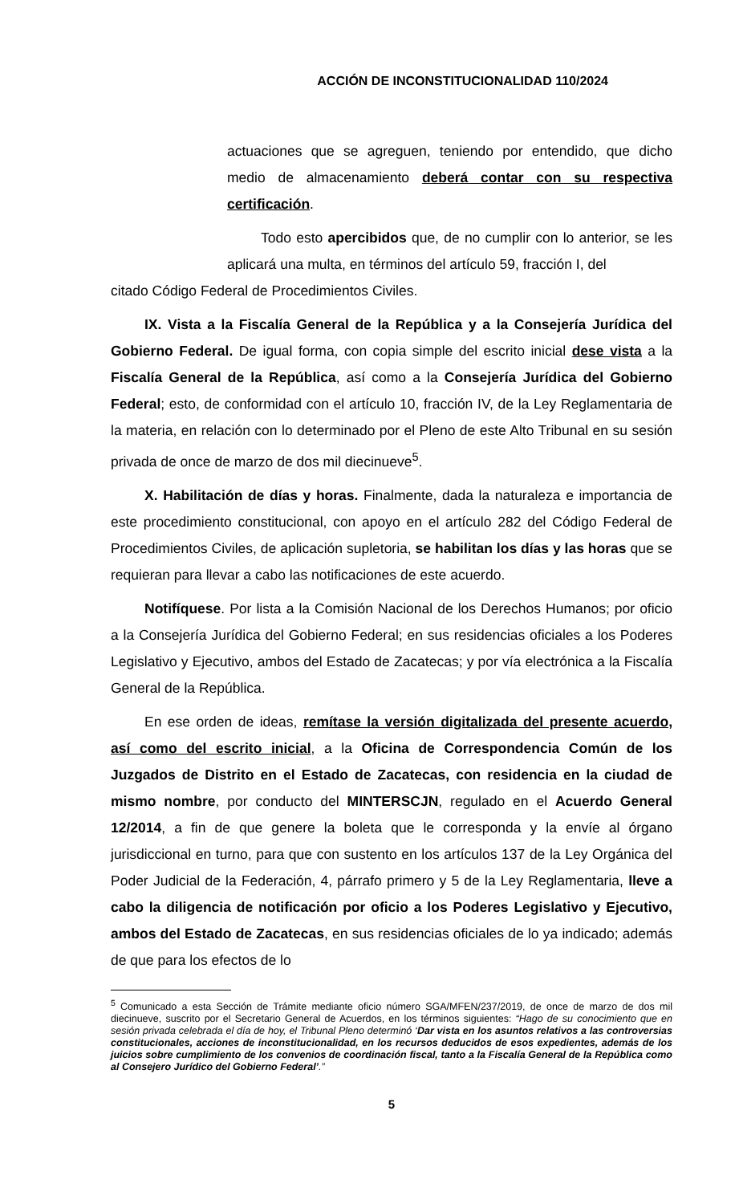ACCIÓN DE INCONSTITUCIONALIDAD 110/2024
actuaciones que se agreguen, teniendo por entendido, que dicho medio de almacenamiento deberá contar con su respectiva certificación.
Todo esto apercibidos que, de no cumplir con lo anterior, se les aplicará una multa, en términos del artículo 59, fracción I, del
citado Código Federal de Procedimientos Civiles.
IX. Vista a la Fiscalía General de la República y a la Consejería Jurídica del Gobierno Federal. De igual forma, con copia simple del escrito inicial dese vista a la Fiscalía General de la República, así como a la Consejería Jurídica del Gobierno Federal; esto, de conformidad con el artículo 10, fracción IV, de la Ley Reglamentaria de la materia, en relación con lo determinado por el Pleno de este Alto Tribunal en su sesión privada de once de marzo de dos mil diecinueve<sup>5</sup>.
X. Habilitación de días y horas. Finalmente, dada la naturaleza e importancia de este procedimiento constitucional, con apoyo en el artículo 282 del Código Federal de Procedimientos Civiles, de aplicación supletoria, se habilitan los días y las horas que se requieran para llevar a cabo las notificaciones de este acuerdo.
Notifíquese. Por lista a la Comisión Nacional de los Derechos Humanos; por oficio a la Consejería Jurídica del Gobierno Federal; en sus residencias oficiales a los Poderes Legislativo y Ejecutivo, ambos del Estado de Zacatecas; y por vía electrónica a la Fiscalía General de la República.
En ese orden de ideas, remítase la versión digitalizada del presente acuerdo, así como del escrito inicial, a la Oficina de Correspondencia Común de los Juzgados de Distrito en el Estado de Zacatecas, con residencia en la ciudad de mismo nombre, por conducto del MINTERSCJN, regulado en el Acuerdo General 12/2014, a fin de que genere la boleta que le corresponda y la envíe al órgano jurisdiccional en turno, para que con sustento en los artículos 137 de la Ley Orgánica del Poder Judicial de la Federación, 4, párrafo primero y 5 de la Ley Reglamentaria, lleve a cabo la diligencia de notificación por oficio a los Poderes Legislativo y Ejecutivo, ambos del Estado de Zacatecas, en sus residencias oficiales de lo ya indicado; además de que para los efectos de lo
<sup>5</sup> Comunicado a esta Sección de Trámite mediante oficio número SGA/MFEN/237/2019, de once de marzo de dos mil diecinueve, suscrito por el Secretario General de Acuerdos, en los términos siguientes: “Hago de su conocimiento que en sesión privada celebrada el día de hoy, el Tribunal Pleno determinó ‘Dar vista en los asuntos relativos a las controversias constitucionales, acciones de inconstitucionalidad, en los recursos deducidos de esos expedientes, además de los juicios sobre cumplimiento de los convenios de coordinación fiscal, tanto a la Fiscalía General de la República como al Consejero Jurídico del Gobierno Federal’.”
5